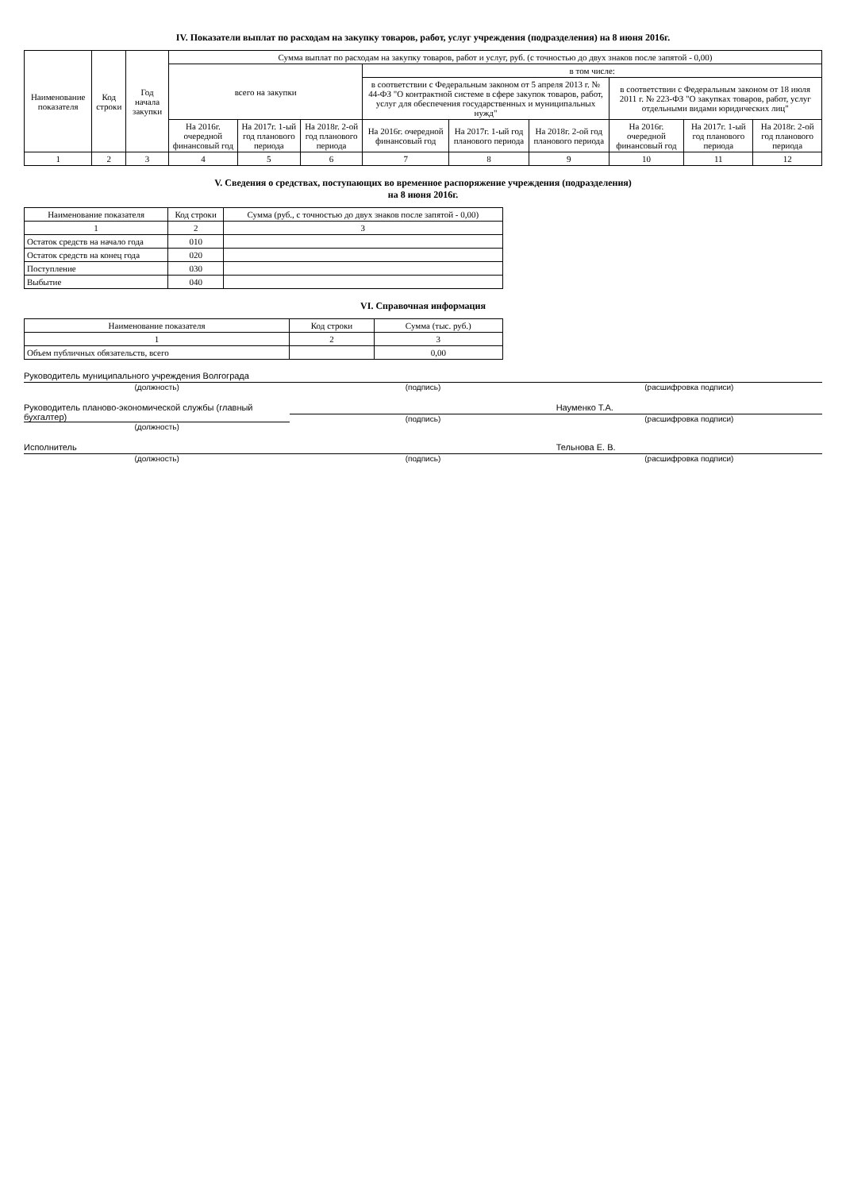IV. Показатели выплат по расходам на закупку товаров, работ, услуг учреждения (подразделения) на 8 июня 2016г.
| Наименование показателя | Код строки | Год начала закупки | Сумма выплат по расходам на закупку товаров, работ и услуг, руб. (с точностью до двух знаков после запятой - 0,00) | | | | | | | | |
| --- | --- | --- | --- | --- | --- | --- | --- | --- | --- | --- | --- |
| | | | всего на закупки | | | в том числе: | | | | | |
| | | | | | | в соответствии с Федеральным законом от 5 апреля 2013 г. № 44-ФЗ "О контрактной системе в сфере закупок товаров, работ, услуг для обеспечения государственных и муниципальных нужд" | | | в соответствии с Федеральным законом от 18 июля 2011 г. № 223-ФЗ "О закупках товаров, работ, услуг отдельными видами юридических лиц" | | |
| | | | На 2016г. очередной финансовый год | На 2017г. 1-ый год планового периода | На 2018г. 2-ой год планового периода | На 2016г. очередной финансовый год | На 2017г. 1-ый год планового периода | На 2018г. 2-ой год планового периода | На 2016г. очередной финансовый год | На 2017г. 1-ый год планового периода | На 2018г. 2-ой год планового периода |
| 1 | 2 | 3 | 4 | 5 | 6 | 7 | 8 | 9 | 10 | 11 | 12 |
V. Сведения о средствах, поступающих во временное распоряжение учреждения (подразделения)
на 8 июня 2016г.
| Наименование показателя | Код строки | Сумма (руб., с точностью до двух знаков после запятой - 0,00) |
| --- | --- | --- |
| 1 | 2 | 3 |
| Остаток средств на начало года | 010 | |
| Остаток средств на конец года | 020 | |
| Поступление | 030 | |
| Выбытие | 040 | |
VI. Справочная информация
| Наименование показателя | Код строки | Сумма (тыс. руб.) |
| --- | --- | --- |
| 1 | 2 | 3 |
| Объем публичных обязательств, всего | | 0,00 |
Руководитель муниципального учреждения Волгограда
(должность)
(подпись) (расшифровка подписи)
Руководитель планово-экономической службы (главный бухгалтер)
(должность)
(подпись) Науменко Т.А.
(расшифровка подписи)
Исполнитель
(должность)
(подпись) Тельнова Е. В.
(расшифровка подписи)